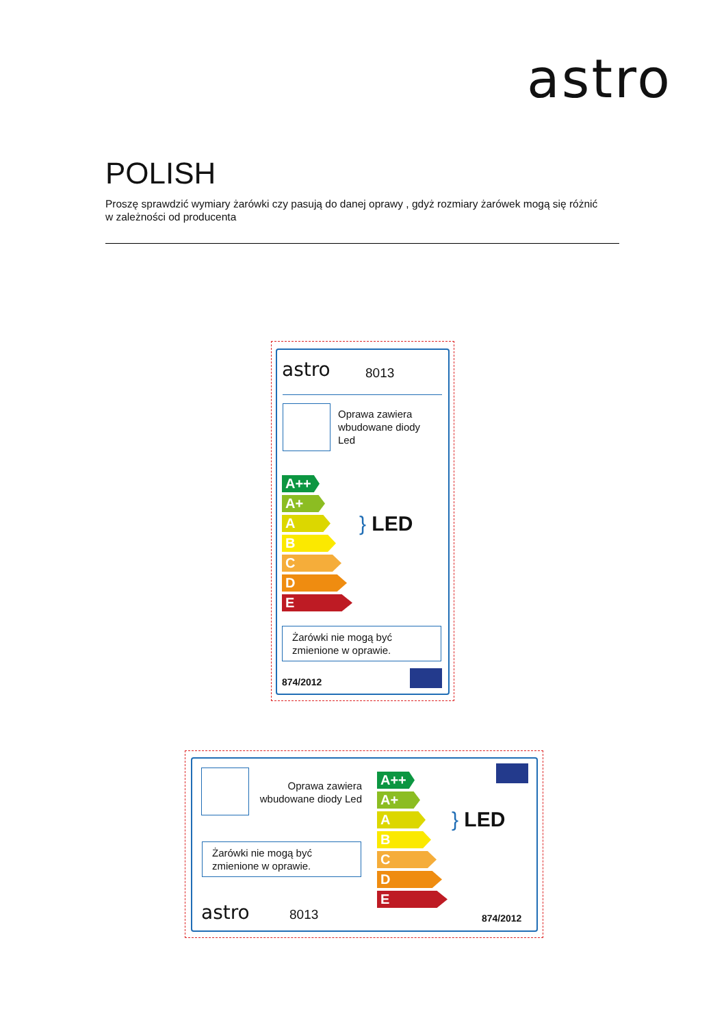astro
POLISH
Proszę sprawdzić wymiary żarówki czy pasują do danej oprawy , gdyż rozmiary żarówek mogą się różnić w zależności od producenta
astro 8013
Oprawa zawiera
wbudowane diody
Led
A++
A+
A
B
C
D
E
} LED
Żarówki nie mogą być
zmienione w oprawie.
874/2012
Oprawa zawiera
wbudowane diody Led
Żarówki nie mogą być
zmienione w oprawie.
astro 8013
A++
A+
A
B
C
D
E
} LED
874/2012